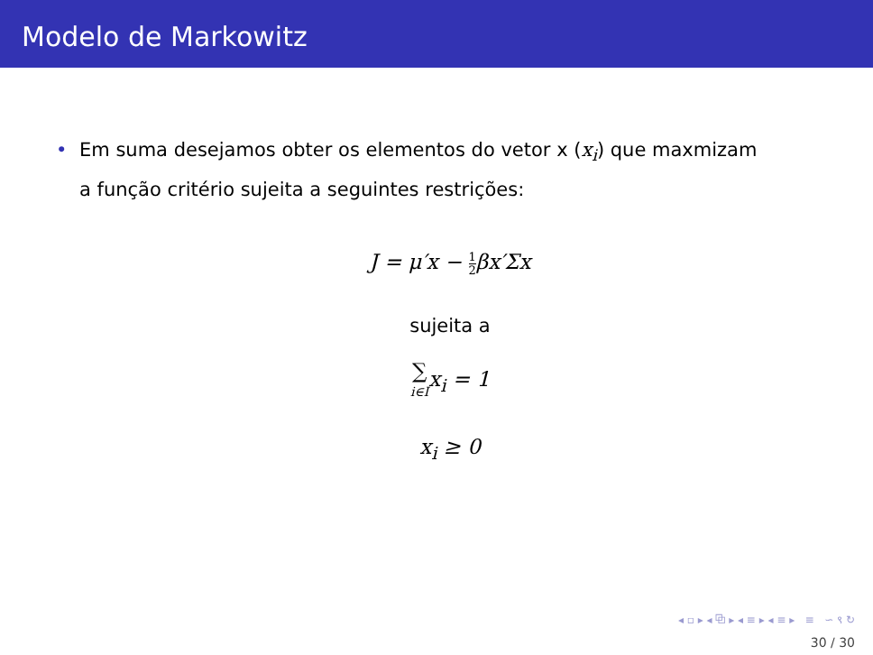Modelo de Markowitz
• Em suma desejamos obter os elementos do vetor x (x<sub>i</sub>) que maxmizam a função critério sujeita a seguintes restrições:
J = μ′x − 1 2βx′Σx
sujeita a
∑
i∈Ix<sub>i</sub> = 1
x<sub>i</sub> ≥ 0
◂ ▫ ▸ ◂ ⧉ ▸ ◂ ≡ ▸ ◂ ≡ ▸ ≡ ∽ ९ ↻
30 / 30